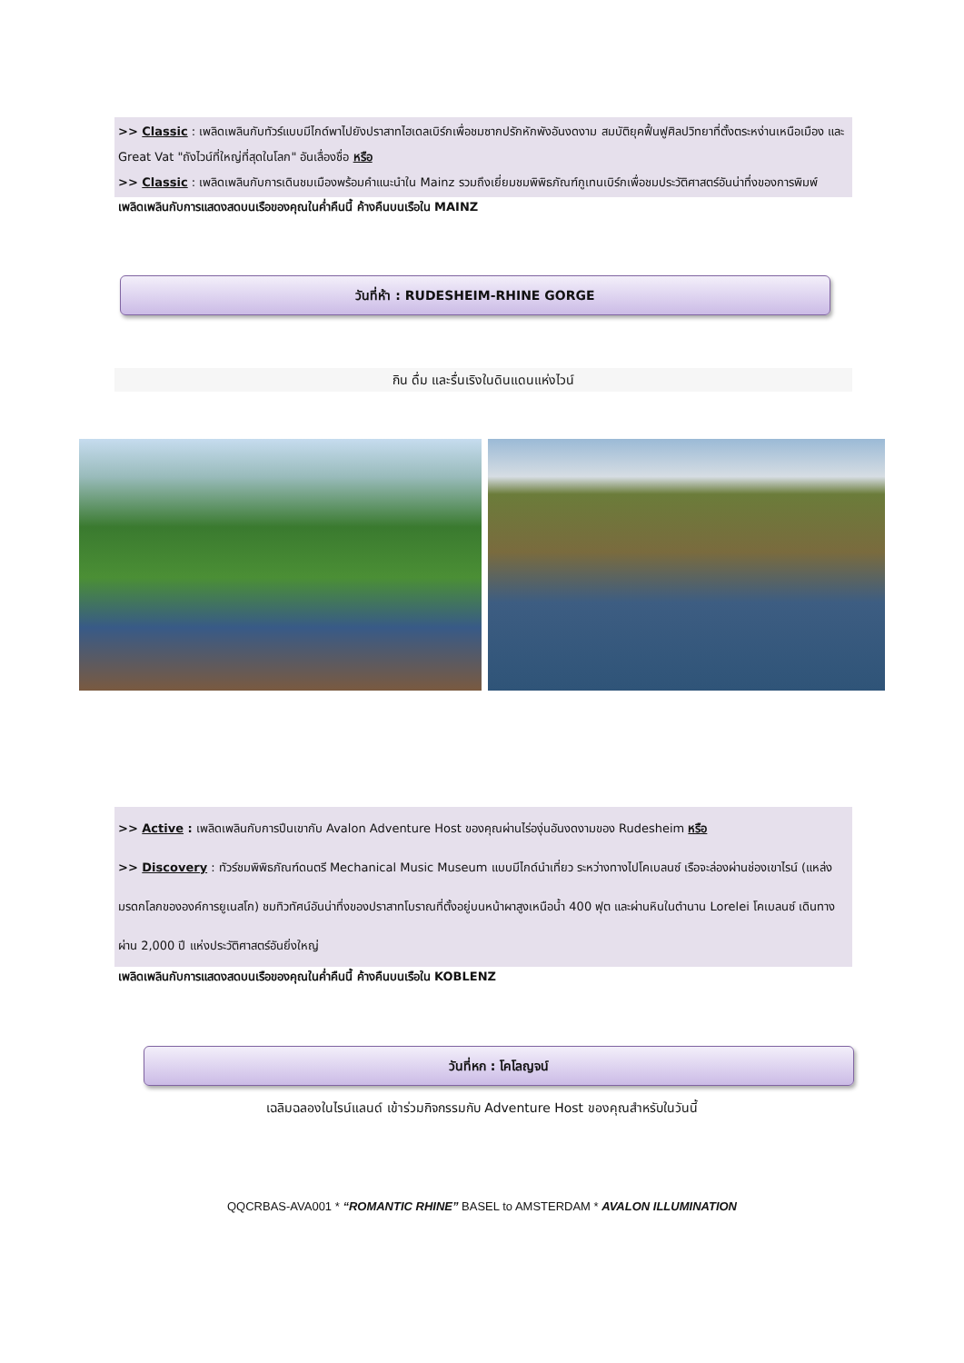>> Classic : เพลิดเพลินกับทัวร์แบบมีไกด์พาไปยังปราสาทไฮเดลเบิร์กเพื่อชมซากปรักหักพังอันงดงาม สมบัติยุคฟื้นฟูศิลปวิทยาที่ตั้งตระหง่านเหนือเมือง และ Great Vat "ถังไวน์ที่ใหญ่ที่สุดในโลก" อันเลื่องชื่อ หรือ
>> Classic : เพลิดเพลินกับการเดินชมเมืองพร้อมคำแนะนำใน Mainz รวมถึงเยี่ยมชมพิพิธภัณฑ์กูเทนเบิร์กเพื่อชมประวัติศาสตร์อันน่าทึ่งของการพิมพ์
เพลิดเพลินกับการแสดงสดบนเรือของคุณในค่ำคืนนี้ ค้างคืนบนเรือใน MAINZ
วันที่ห้า : RUDESHEIM-RHINE GORGE
กิน ดื่ม และรื่นเริงในดินแดนแห่งไวน์
>> Active : เพลิดเพลินกับการปีนเขากับ Avalon Adventure Host ของคุณผ่านไร่องุ่นอันงดงามของ Rudesheim หรือ
>> Discovery : ทัวร์ชมพิพิธภัณฑ์ดนตรี Mechanical Music Museum แบบมีไกด์นำเที่ยว ระหว่างทางไปโคเบลนซ์ เรือจะล่องผ่านช่องเขาไรน์ (แหล่งมรดกโลกขององค์การยูเนสโก) ชมทิวทัศน์อันน่าทึ่งของปราสาทโบราณที่ตั้งอยู่บนหน้าผาสูงเหนือน้ำ 400 ฟุต และผ่านหินในตำนาน Lorelei โคเบลนซ์ เดินทางผ่าน 2,000 ปี แห่งประวัติศาสตร์อันยิ่งใหญ่
เพลิดเพลินกับการแสดงสดบนเรือของคุณในค่ำคืนนี้ ค้างคืนบนเรือใน KOBLENZ
วันที่หก : โคโลญจน์
เฉลิมฉลองในไรน์แลนด์ เข้าร่วมกิจกรรมกับ Adventure Host ของคุณสำหรับในวันนี้
QQCRBAS-AVA001 * “ROMANTIC RHINE” BASEL to AMSTERDAM * AVALON ILLUMINATION